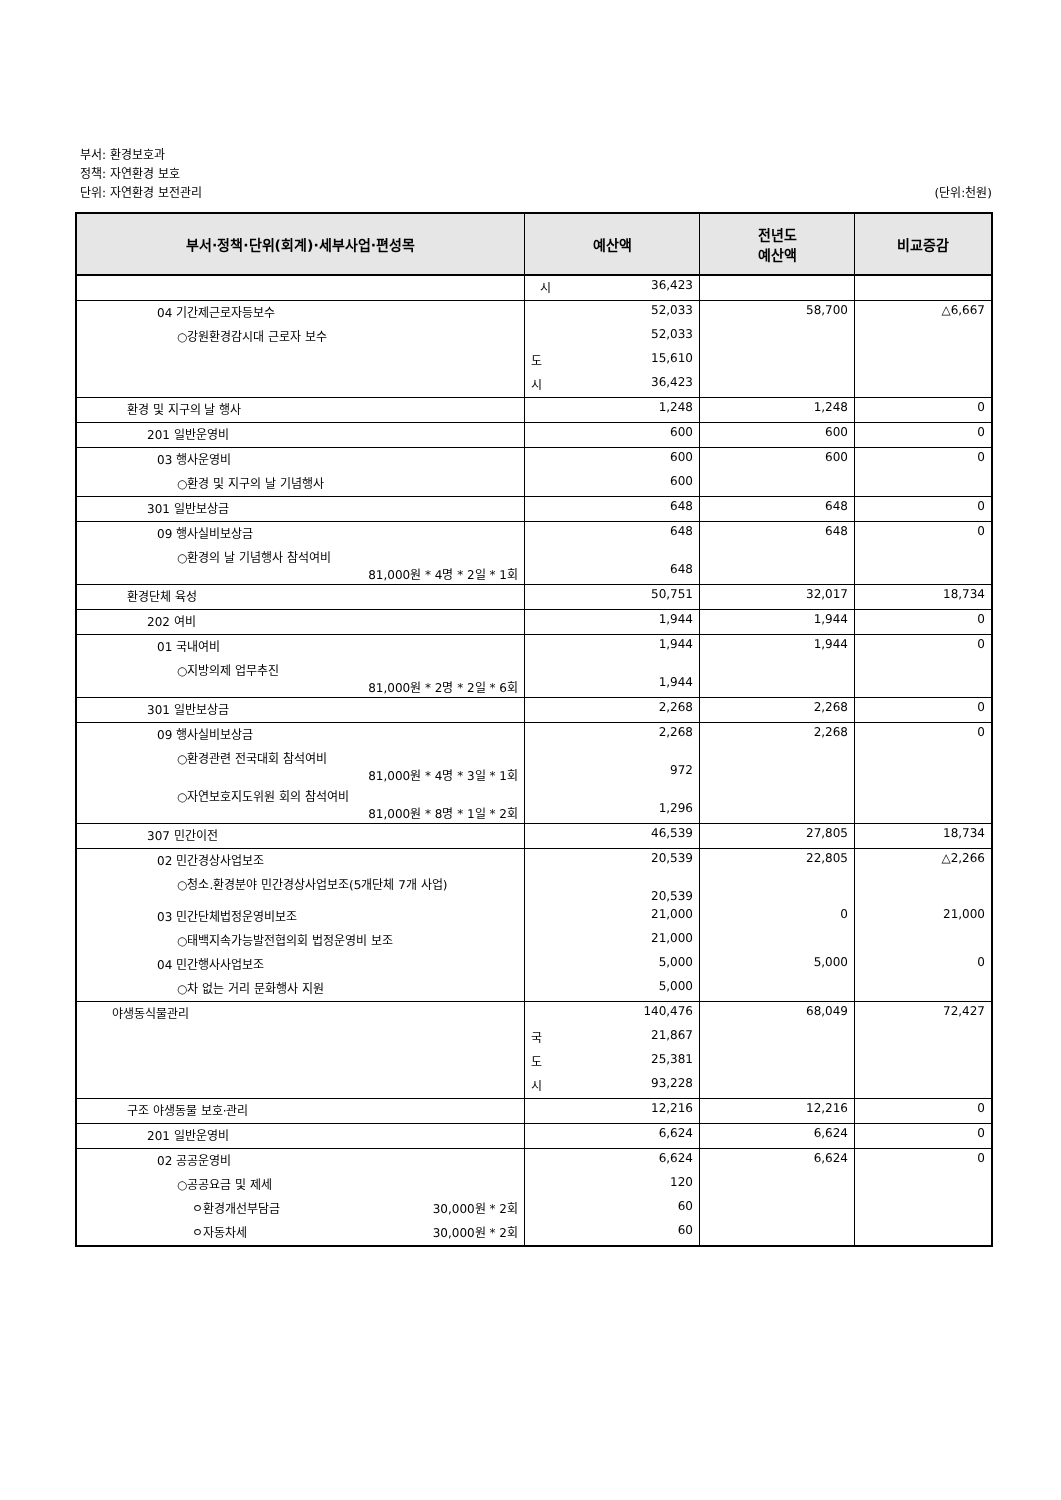부서: 환경보호과
정책: 자연환경 보호
단위: 자연환경 보전관리 (단위:천원)
| 부서·정책·단위(회계)·세부사업·편성목 | 예산액 | 전년도 예산액 | 비교증감 |
| --- | --- | --- | --- |
| | 시 36,423 | | |
| 04 기간제근로자등보수 | 52,033 | 58,700 | △6,667 |
| ○강원환경감시대 근로자 보수 | 52,033 | | |
| | 도 15,610 | | |
| | 시 36,423 | | |
| 환경 및 지구의 날 행사 | 1,248 | 1,248 | 0 |
| 201 일반운영비 | 600 | 600 | 0 |
| 03 행사운영비 | 600 | 600 | 0 |
| ○환경 및 지구의 날 기념행사 | 600 | | |
| 301 일반보상금 | 648 | 648 | 0 |
| 09 행사실비보상금 | 648 | 648 | 0 |
| ○환경의 날 기념행사 참석여비 81,000원 * 4명 * 2일 * 1회 | 648 | | |
| 환경단체 육성 | 50,751 | 32,017 | 18,734 |
| 202 여비 | 1,944 | 1,944 | 0 |
| 01 국내여비 | 1,944 | 1,944 | 0 |
| ○지방의제 업무추진 81,000원 * 2명 * 2일 * 6회 | 1,944 | | |
| 301 일반보상금 | 2,268 | 2,268 | 0 |
| 09 행사실비보상금 | 2,268 | 2,268 | 0 |
| ○환경관련 전국대회 참석여비 81,000원 * 4명 * 3일 * 1회 | 972 | | |
| ○자연보호지도위원 회의 참석여비 81,000원 * 8명 * 1일 * 2회 | 1,296 | | |
| 307 민간이전 | 46,539 | 27,805 | 18,734 |
| 02 민간경상사업보조 | 20,539 | 22,805 | △2,266 |
| ○청소.환경분야 민간경상사업보조(5개단체 7개 사업) | 20,539 | | |
| 03 민간단체법정운영비보조 | 21,000 | 0 | 21,000 |
| ○태백지속가능발전협의회 법정운영비 보조 | 21,000 | | |
| 04 민간행사사업보조 | 5,000 | 5,000 | 0 |
| ○차 없는 거리 문화행사 지원 | 5,000 | | |
| 야생동식물관리 | 140,476 | 68,049 | 72,427 |
| | 국 21,867 | | |
| | 도 25,381 | | |
| | 시 93,228 | | |
| 구조 야생동물 보호·관리 | 12,216 | 12,216 | 0 |
| 201 일반운영비 | 6,624 | 6,624 | 0 |
| 02 공공운영비 | 6,624 | 6,624 | 0 |
| ○공공요금 및 제세 | 120 | | |
| ㅇ환경개선부담금 30,000원 * 2회 | 60 | | |
| ㅇ자동차세 30,000원 * 2회 | 60 | | |